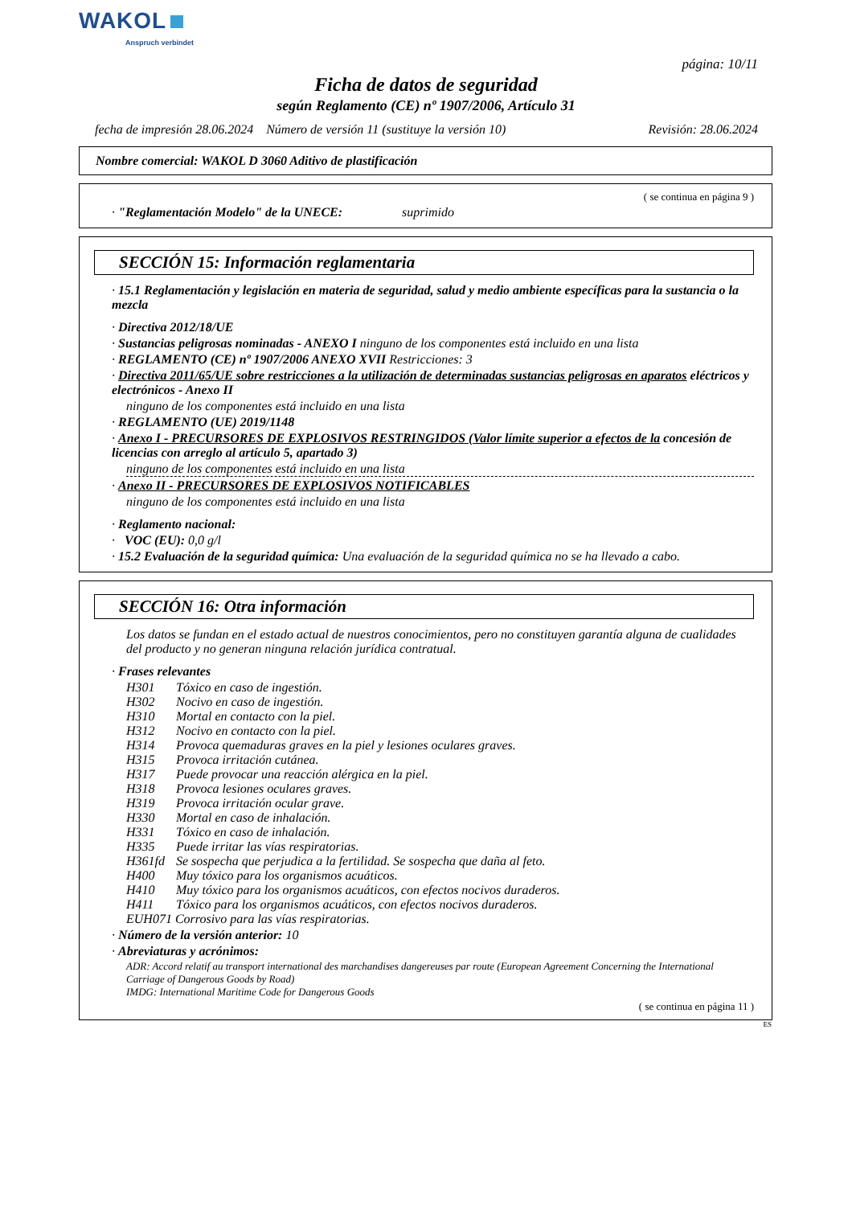WAKOL
Anspruch verbindet
página: 10/11
Ficha de datos de seguridad
según Reglamento (CE) nº 1907/2006, Artículo 31
fecha de impresión 28.06.2024 Número de versión 11 (sustituye la versión 10) Revisión: 28.06.2024
Nombre comercial: WAKOL D 3060 Aditivo de plastificación
( se continua en página 9 )
· "Reglamentación Modelo" de la UNECE: suprimido
SECCIÓN 15: Información reglamentaria
· 15.1 Reglamentación y legislación en materia de seguridad, salud y medio ambiente específicas para la sustancia o la mezcla
· Directiva 2012/18/UE
· Sustancias peligrosas nominadas - ANEXO I ninguno de los componentes está incluido en una lista
· REGLAMENTO (CE) nº 1907/2006 ANEXO XVII Restricciones: 3
· Directiva 2011/65/UE sobre restricciones a la utilización de determinadas sustancias peligrosas en aparatos eléctricos y electrónicos - Anexo II
ninguno de los componentes está incluido en una lista
· REGLAMENTO (UE) 2019/1148
· Anexo I - PRECURSORES DE EXPLOSIVOS RESTRINGIDOS (Valor límite superior a efectos de la concesión de licencias con arreglo al artículo 5, apartado 3)
ninguno de los componentes está incluido en una lista
· Anexo II - PRECURSORES DE EXPLOSIVOS NOTIFICABLES
ninguno de los componentes está incluido en una lista
· Reglamento nacional:
· VOC (EU): 0,0 g/l
· 15.2 Evaluación de la seguridad química: Una evaluación de la seguridad química no se ha llevado a cabo.
SECCIÓN 16: Otra información
Los datos se fundan en el estado actual de nuestros conocimientos, pero no constituyen garantía alguna de cualidades del producto y no generan ninguna relación jurídica contratual.
· Frases relevantes
| H301 | Tóxico en caso de ingestión. |
| H302 | Nocivo en caso de ingestión. |
| H310 | Mortal en contacto con la piel. |
| H312 | Nocivo en contacto con la piel. |
| H314 | Provoca quemaduras graves en la piel y lesiones oculares graves. |
| H315 | Provoca irritación cutánea. |
| H317 | Puede provocar una reacción alérgica en la piel. |
| H318 | Provoca lesiones oculares graves. |
| H319 | Provoca irritación ocular grave. |
| H330 | Mortal en caso de inhalación. |
| H331 | Tóxico en caso de inhalación. |
| H335 | Puede irritar las vías respiratorias. |
| H361fd | Se sospecha que perjudica a la fertilidad. Se sospecha que daña al feto. |
| H400 | Muy tóxico para los organismos acuáticos. |
| H410 | Muy tóxico para los organismos acuáticos, con efectos nocivos duraderos. |
| H411 | Tóxico para los organismos acuáticos, con efectos nocivos duraderos. |
| EUH071 Corrosivo para las vías respiratorias. | |
· Número de la versión anterior: 10
· Abreviaturas y acrónimos:
ADR: Accord relatif au transport international des marchandises dangereuses par route (European Agreement Concerning the International Carriage of Dangerous Goods by Road)
IMDG: International Maritime Code for Dangerous Goods
( se continua en página 11 )
ES